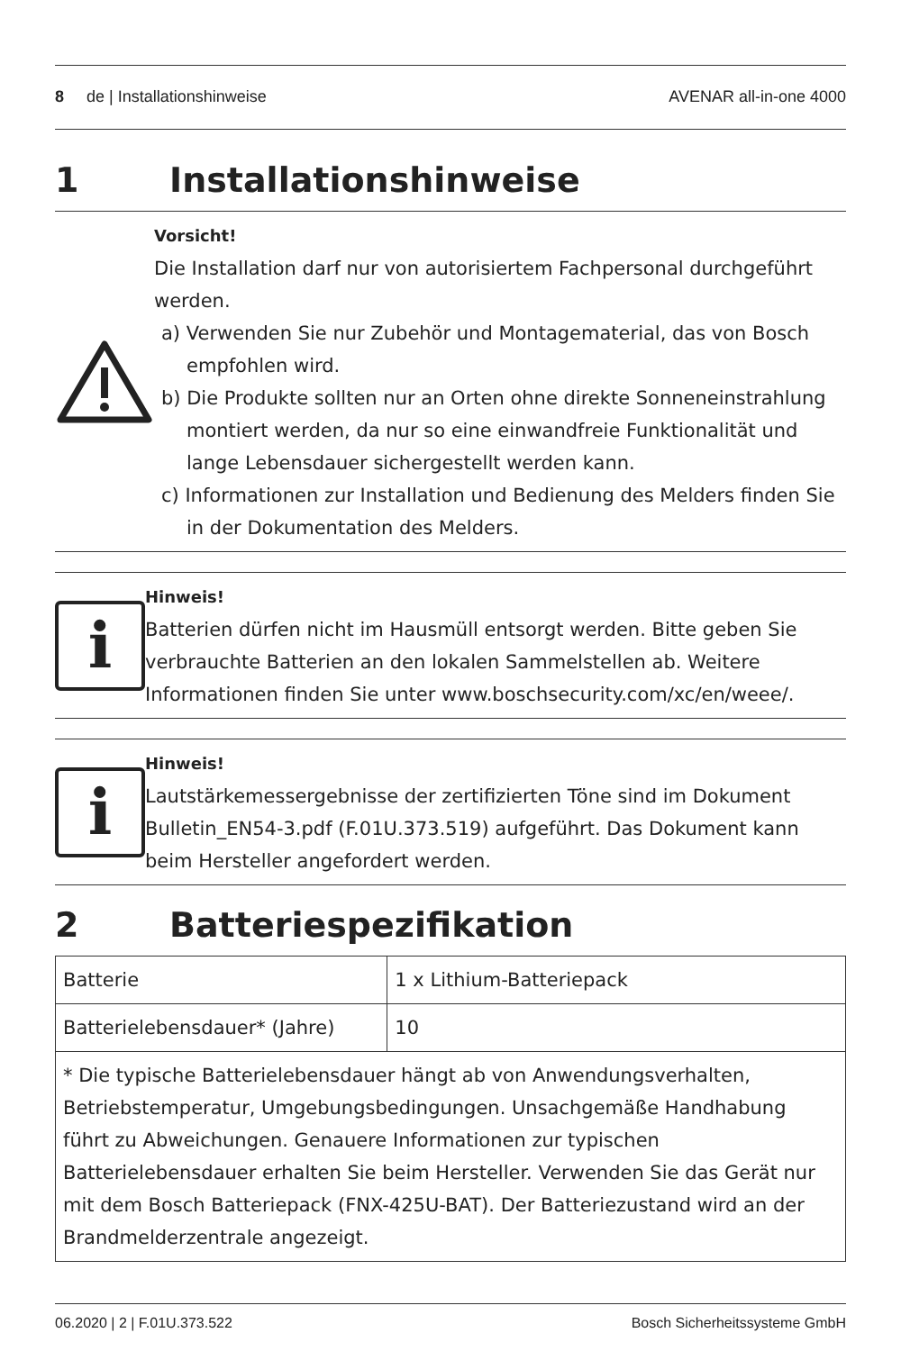8 de | Installationshinweise
AVENAR all-in-one 4000
1 Installationshinweise
Vorsicht!
Die Installation darf nur von autorisiertem Fachpersonal durchgeführt werden.
a) Verwenden Sie nur Zubehör und Montagematerial, das von Bosch empfohlen wird.
b) Die Produkte sollten nur an Orten ohne direkte Sonneneinstrahlung montiert werden, da nur so eine einwandfreie Funktionalität und lange Lebensdauer sichergestellt werden kann.
c) Informationen zur Installation und Bedienung des Melders finden Sie in der Dokumentation des Melders.
i
Hinweis!
Batterien dürfen nicht im Hausmüll entsorgt werden. Bitte geben Sie verbrauchte Batterien an den lokalen Sammelstellen ab. Weitere Informationen finden Sie unter www.boschsecurity.com/xc/en/weee/.
i
Hinweis!
Lautstärkemessergebnisse der zertifizierten Töne sind im Dokument Bulletin_EN54-3.pdf (F.01U.373.519) aufgeführt. Das Dokument kann beim Hersteller angefordert werden.
2 Batteriespezifikation
| Batterie | 1 x Lithium-Batteriepack |
| Batterielebensdauer* (Jahre) | 10 |
| * Die typische Batterielebensdauer hängt ab von Anwendungsverhalten, Betriebstemperatur, Umgebungsbedingungen. Unsachgemäße Handhabung führt zu Abweichungen. Genauere Informationen zur typischen Batterielebensdauer erhalten Sie beim Hersteller. Verwenden Sie das Gerät nur mit dem Bosch Batteriepack (FNX-425U-BAT). Der Batteriezustand wird an der Brandmelderzentrale angezeigt. | |
06.2020 | 2 | F.01U.373.522 Bosch Sicherheitssysteme GmbH